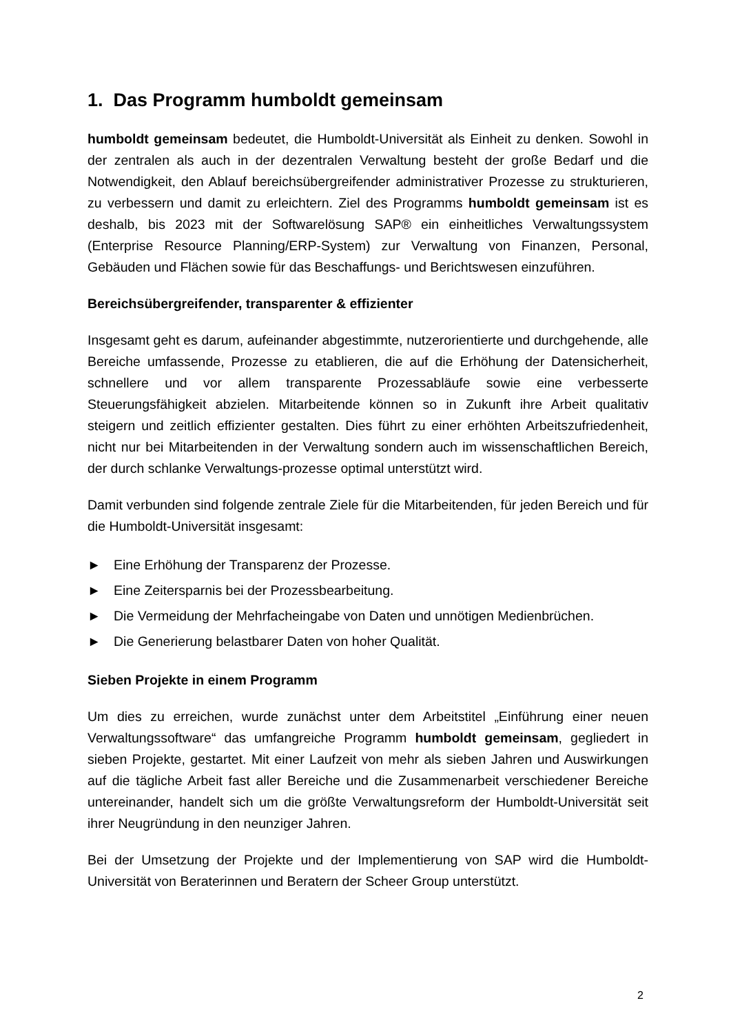1. Das Programm humboldt gemeinsam
humboldt gemeinsam bedeutet, die Humboldt-Universität als Einheit zu denken. Sowohl in der zentralen als auch in der dezentralen Verwaltung besteht der große Bedarf und die Notwendigkeit, den Ablauf bereichsübergreifender administrativer Prozesse zu strukturieren, zu verbessern und damit zu erleichtern. Ziel des Programms humboldt gemeinsam ist es deshalb, bis 2023 mit der Softwarelösung SAP® ein einheitliches Verwaltungssystem (Enterprise Resource Planning/ERP-System) zur Verwaltung von Finanzen, Personal, Gebäuden und Flächen sowie für das Beschaffungs- und Berichtswesen einzuführen.
Bereichsübergreifender, transparenter & effizienter
Insgesamt geht es darum, aufeinander abgestimmte, nutzerorientierte und durchgehende, alle Bereiche umfassende, Prozesse zu etablieren, die auf die Erhöhung der Datensicherheit, schnellere und vor allem transparente Prozessabläufe sowie eine verbesserte Steuerungsfähigkeit abzielen. Mitarbeitende können so in Zukunft ihre Arbeit qualitativ steigern und zeitlich effizienter gestalten. Dies führt zu einer erhöhten Arbeitszufriedenheit, nicht nur bei Mitarbeitenden in der Verwaltung sondern auch im wissenschaftlichen Bereich, der durch schlanke Verwaltungs-prozesse optimal unterstützt wird.
Damit verbunden sind folgende zentrale Ziele für die Mitarbeitenden, für jeden Bereich und für die Humboldt-Universität insgesamt:
► Eine Erhöhung der Transparenz der Prozesse.
► Eine Zeitersparnis bei der Prozessbearbeitung.
► Die Vermeidung der Mehrfacheingabe von Daten und unnötigen Medienbrüchen.
► Die Generierung belastbarer Daten von hoher Qualität.
Sieben Projekte in einem Programm
Um dies zu erreichen, wurde zunächst unter dem Arbeitstitel „Einführung einer neuen Verwaltungssoftware“ das umfangreiche Programm humboldt gemeinsam, gegliedert in sieben Projekte, gestartet. Mit einer Laufzeit von mehr als sieben Jahren und Auswirkungen auf die tägliche Arbeit fast aller Bereiche und die Zusammenarbeit verschiedener Bereiche untereinander, handelt sich um die größte Verwaltungsreform der Humboldt-Universität seit ihrer Neugründung in den neunziger Jahren.
Bei der Umsetzung der Projekte und der Implementierung von SAP wird die Humboldt-Universität von Beraterinnen und Beratern der Scheer Group unterstützt.
2